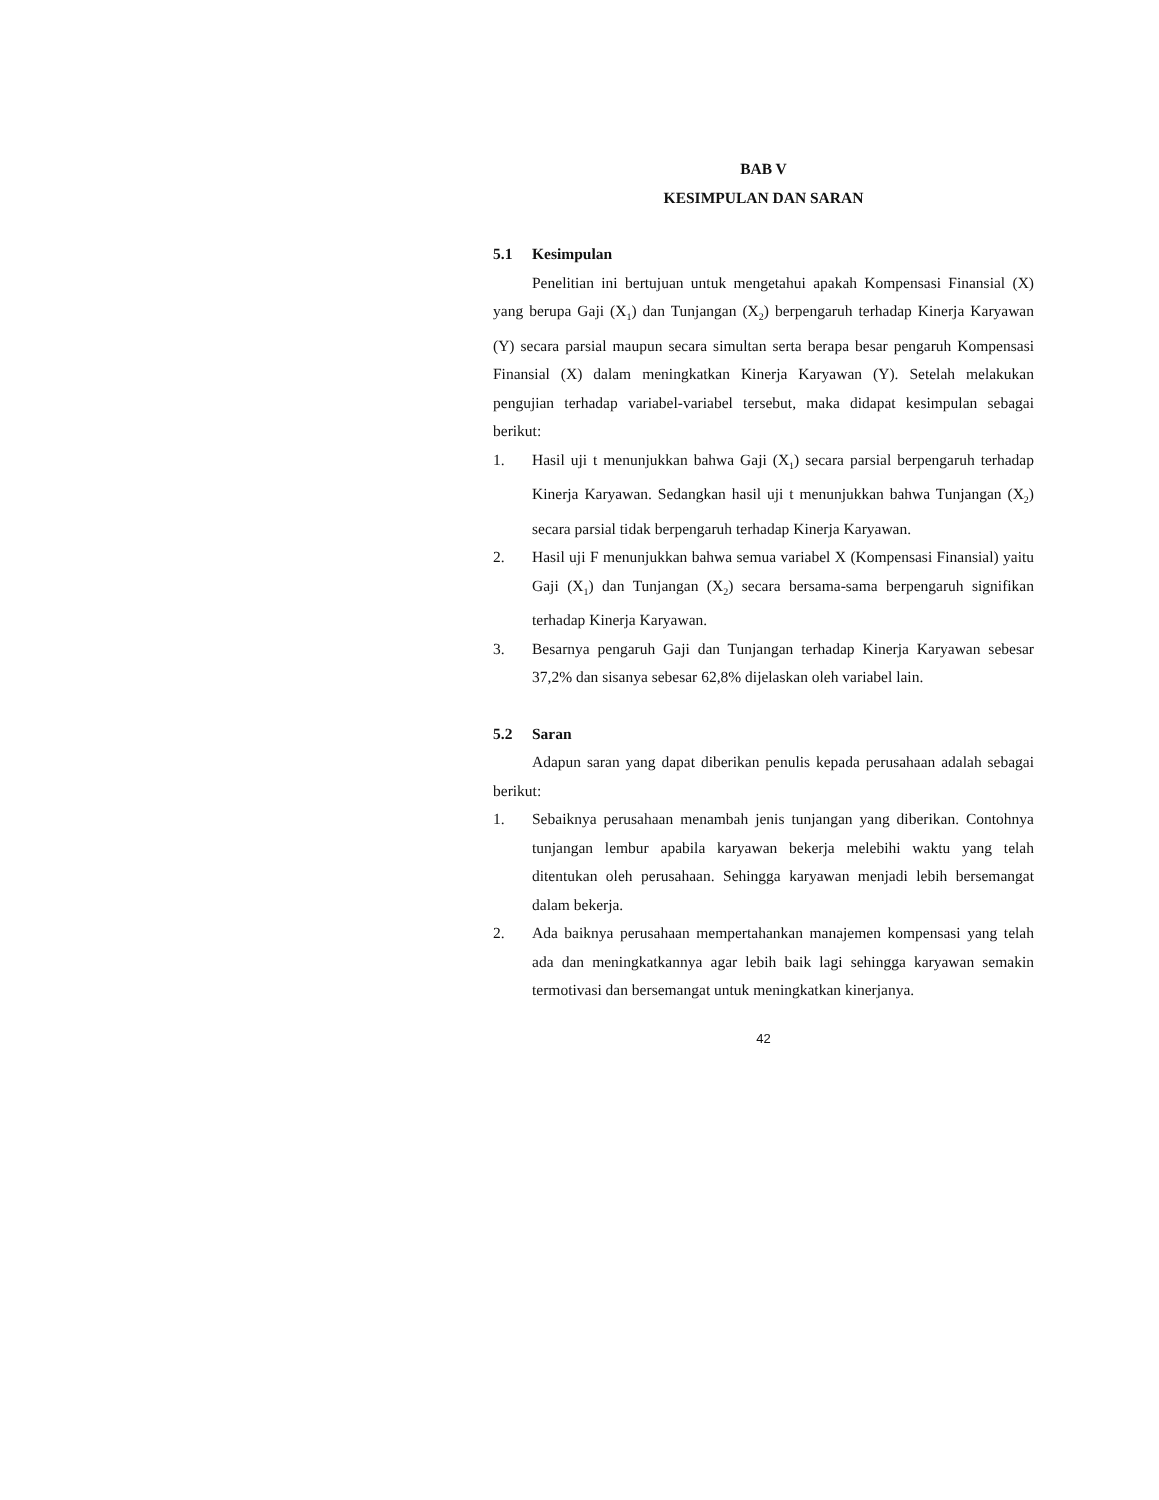BAB V
KESIMPULAN DAN SARAN
5.1 Kesimpulan
Penelitian ini bertujuan untuk mengetahui apakah Kompensasi Finansial (X) yang berupa Gaji (X<sub>1</sub>) dan Tunjangan (X<sub>2</sub>) berpengaruh terhadap Kinerja Karyawan (Y) secara parsial maupun secara simultan serta berapa besar pengaruh Kompensasi Finansial (X) dalam meningkatkan Kinerja Karyawan (Y). Setelah melakukan pengujian terhadap variabel-variabel tersebut, maka didapat kesimpulan sebagai berikut:
1. Hasil uji t menunjukkan bahwa Gaji (X<sub>1</sub>) secara parsial berpengaruh terhadap Kinerja Karyawan. Sedangkan hasil uji t menunjukkan bahwa Tunjangan (X<sub>2</sub>) secara parsial tidak berpengaruh terhadap Kinerja Karyawan.
2. Hasil uji F menunjukkan bahwa semua variabel X (Kompensasi Finansial) yaitu Gaji (X<sub>1</sub>) dan Tunjangan (X<sub>2</sub>) secara bersama-sama berpengaruh signifikan terhadap Kinerja Karyawan.
3. Besarnya pengaruh Gaji dan Tunjangan terhadap Kinerja Karyawan sebesar 37,2% dan sisanya sebesar 62,8% dijelaskan oleh variabel lain.
5.2 Saran
Adapun saran yang dapat diberikan penulis kepada perusahaan adalah sebagai berikut:
1. Sebaiknya perusahaan menambah jenis tunjangan yang diberikan. Contohnya tunjangan lembur apabila karyawan bekerja melebihi waktu yang telah ditentukan oleh perusahaan. Sehingga karyawan menjadi lebih bersemangat dalam bekerja.
2. Ada baiknya perusahaan mempertahankan manajemen kompensasi yang telah ada dan meningkatkannya agar lebih baik lagi sehingga karyawan semakin termotivasi dan bersemangat untuk meningkatkan kinerjanya.
42